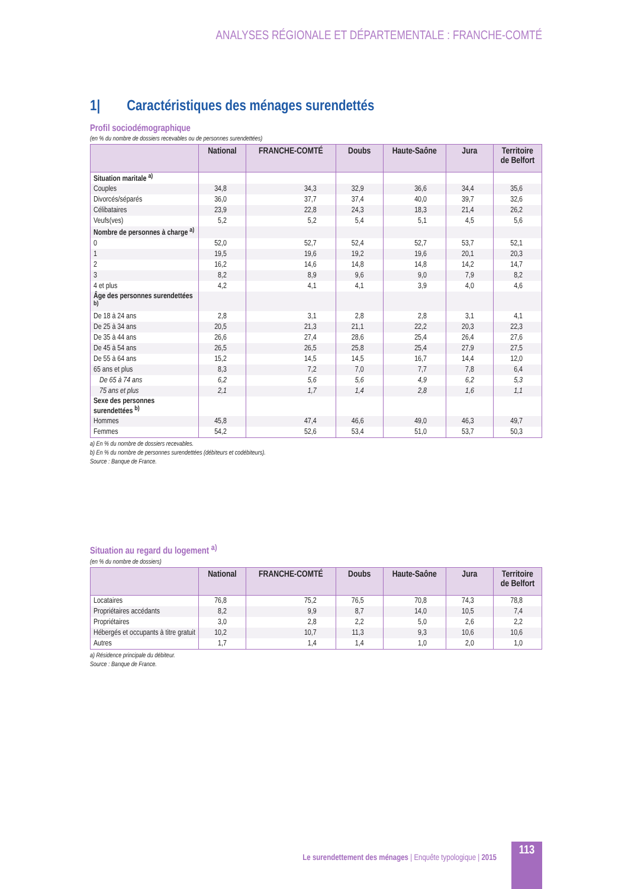ANALYSES RÉGIONALE ET DÉPARTEMENTALE : FRANCHE-COMTÉ
1| Caractéristiques des ménages surendettés
Profil sociodémographique
(en % du nombre de dossiers recevables ou de personnes surendettées)
| | National | FRANCHE-COMTÉ | Doubs | Haute-Saône | Jura | Territoire de Belfort |
| --- | --- | --- | --- | --- | --- | --- |
| Situation maritale <sup>a)</sup> | | | | | | |
| Couples | 34,8 | 34,3 | 32,9 | 36,6 | 34,4 | 35,6 |
| Divorcés/séparés | 36,0 | 37,7 | 37,4 | 40,0 | 39,7 | 32,6 |
| Célibataires | 23,9 | 22,8 | 24,3 | 18,3 | 21,4 | 26,2 |
| Veufs(ves) | 5,2 | 5,2 | 5,4 | 5,1 | 4,5 | 5,6 |
| Nombre de personnes à charge <sup>a)</sup> | | | | | | |
| 0 | 52,0 | 52,7 | 52,4 | 52,7 | 53,7 | 52,1 |
| 1 | 19,5 | 19,6 | 19,2 | 19,6 | 20,1 | 20,3 |
| 2 | 16,2 | 14,6 | 14,8 | 14,8 | 14,2 | 14,7 |
| 3 | 8,2 | 8,9 | 9,6 | 9,0 | 7,9 | 8,2 |
| 4 et plus | 4,2 | 4,1 | 4,1 | 3,9 | 4,0 | 4,6 |
| Âge des personnes surendettées <sup>b)</sup> | | | | | | |
| De 18 à 24 ans | 2,8 | 3,1 | 2,8 | 2,8 | 3,1 | 4,1 |
| De 25 à 34 ans | 20,5 | 21,3 | 21,1 | 22,2 | 20,3 | 22,3 |
| De 35 à 44 ans | 26,6 | 27,4 | 28,6 | 25,4 | 26,4 | 27,6 |
| De 45 à 54 ans | 26,5 | 26,5 | 25,8 | 25,4 | 27,9 | 27,5 |
| De 55 à 64 ans | 15,2 | 14,5 | 14,5 | 16,7 | 14,4 | 12,0 |
| 65 ans et plus | 8,3 | 7,2 | 7,0 | 7,7 | 7,8 | 6,4 |
| De 65 à 74 ans | 6,2 | 5,6 | 5,6 | 4,9 | 6,2 | 5,3 |
| 75 ans et plus | 2,1 | 1,7 | 1,4 | 2,8 | 1,6 | 1,1 |
| Sexe des personnes surendettées <sup>b)</sup> | | | | | | |
| Hommes | 45,8 | 47,4 | 46,6 | 49,0 | 46,3 | 49,7 |
| Femmes | 54,2 | 52,6 | 53,4 | 51,0 | 53,7 | 50,3 |
a) En % du nombre de dossiers recevables.
b) En % du nombre de personnes surendettées (débiteurs et codébiteurs).
Source : Banque de France.
Situation au regard du logement <sup>a)</sup>
(en % du nombre de dossiers)
| | National | FRANCHE-COMTÉ | Doubs | Haute-Saône | Jura | Territoire de Belfort |
| --- | --- | --- | --- | --- | --- | --- |
| Locataires | 76,8 | 75,2 | 76,5 | 70,8 | 74,3 | 78,8 |
| Propriétaires accédants | 8,2 | 9,9 | 8,7 | 14,0 | 10,5 | 7,4 |
| Propriétaires | 3,0 | 2,8 | 2,2 | 5,0 | 2,6 | 2,2 |
| Hébergés et occupants à titre gratuit | 10,2 | 10,7 | 11,3 | 9,3 | 10,6 | 10,6 |
| Autres | 1,7 | 1,4 | 1,4 | 1,0 | 2,0 | 1,0 |
a) Résidence principale du débiteur.
Source : Banque de France.
Le surendettement des ménages | Enquête typologique | 2015
113